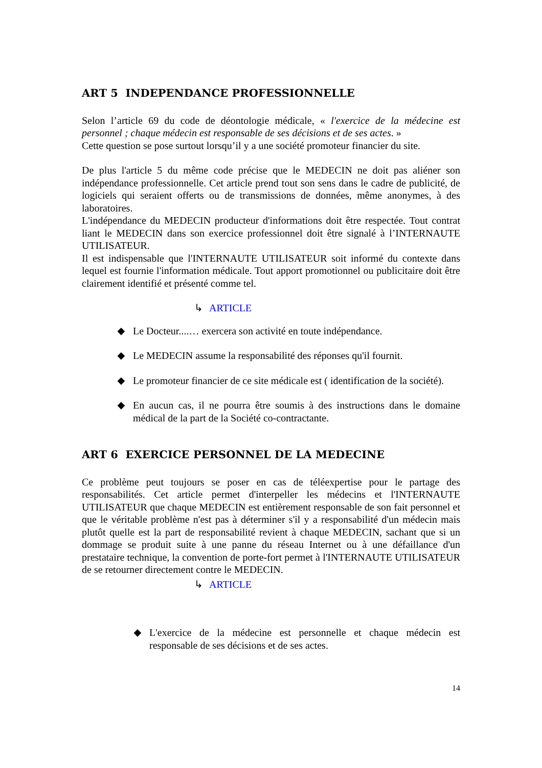ART 5 INDEPENDANCE PROFESSIONNELLE
Selon l’article 69 du code de déontologie médicale, « l'exercice de la médecine est personnel ; chaque médecin est responsable de ses décisions et de ses actes. »
Cette question se pose surtout lorsqu’il y a une société promoteur financier du site.
De plus l'article 5 du même code précise que le MEDECIN ne doit pas aliéner son indépendance professionnelle. Cet article prend tout son sens dans le cadre de publicité, de logiciels qui seraient offerts ou de transmissions de données, même anonymes, à des laboratoires.
L'indépendance du MEDECIN producteur d'informations doit être respectée. Tout contrat liant le MEDECIN dans son exercice professionnel doit être signalé à l’INTERNAUTE UTILISATEUR.
Il est indispensable que l'INTERNAUTE UTILISATEUR soit informé du contexte dans lequel est fournie l'information médicale. Tout apport promotionnel ou publicitaire doit être clairement identifié et présenté comme tel.
↳ ARTICLE
◆ Le Docteur....… exercera son activité en toute indépendance.
◆ Le MEDECIN assume la responsabilité des réponses qu'il fournit.
◆ Le promoteur financier de ce site médicale est ( identification de la société).
◆ En aucun cas, il ne pourra être soumis à des instructions dans le domaine médical de la part de la Société co-contractante.
ART 6 EXERCICE PERSONNEL DE LA MEDECINE
Ce problème peut toujours se poser en cas de téléexpertise pour le partage des responsabilités. Cet article permet d'interpeller les médecins et l'INTERNAUTE UTILISATEUR que chaque MEDECIN est entièrement responsable de son fait personnel et que le véritable problème n'est pas à déterminer s'il y a responsabilité d'un médecin mais plutôt quelle est la part de responsabilité revient à chaque MEDECIN, sachant que si un dommage se produit suite à une panne du réseau Internet ou à une défaillance d'un prestataire technique, la convention de porte-fort permet à l'INTERNAUTE UTILISATEUR de se retourner directement contre le MEDECIN.
↳ ARTICLE
◆ L'exercice de la médecine est personnelle et chaque médecin est responsable de ses décisions et de ses actes.
14